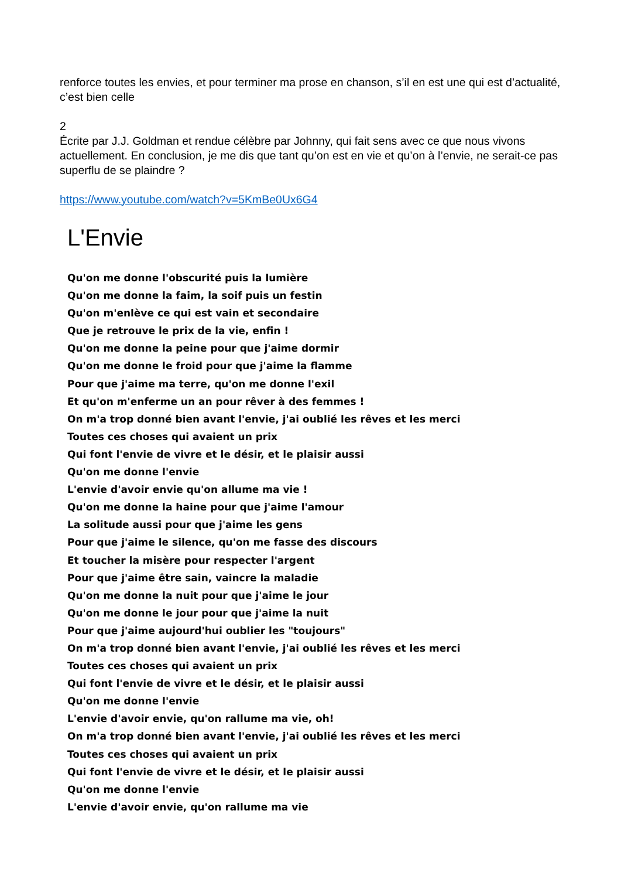renforce toutes les envies, et pour terminer ma prose en chanson, s’il en est une qui est d’actualité, c’est bien celle
2
Écrite par J.J. Goldman et rendue célèbre par Johnny, qui fait sens avec ce que nous vivons actuellement. En conclusion, je me dis que tant qu’on est en vie et qu’on à l’envie, ne serait-ce pas superflu de se plaindre ?
https://www.youtube.com/watch?v=5KmBe0Ux6G4
L'Envie
Qu'on me donne l'obscurité puis la lumière
Qu'on me donne la faim, la soif puis un festin
Qu'on m'enlève ce qui est vain et secondaire
Que je retrouve le prix de la vie, enfin !
Qu'on me donne la peine pour que j'aime dormir
Qu'on me donne le froid pour que j'aime la flamme
Pour que j'aime ma terre, qu'on me donne l'exil
Et qu'on m'enferme un an pour rêver à des femmes !
On m'a trop donné bien avant l'envie, j'ai oublié les rêves et les merci
Toutes ces choses qui avaient un prix
Qui font l'envie de vivre et le désir, et le plaisir aussi
Qu'on me donne l'envie
L'envie d'avoir envie qu'on allume ma vie !
Qu'on me donne la haine pour que j'aime l'amour
La solitude aussi pour que j'aime les gens
Pour que j'aime le silence, qu'on me fasse des discours
Et toucher la misère pour respecter l'argent
Pour que j'aime être sain, vaincre la maladie
Qu'on me donne la nuit pour que j'aime le jour
Qu'on me donne le jour pour que j'aime la nuit
Pour que j'aime aujourd'hui oublier les "toujours"
On m'a trop donné bien avant l'envie, j'ai oublié les rêves et les merci
Toutes ces choses qui avaient un prix
Qui font l'envie de vivre et le désir, et le plaisir aussi
Qu'on me donne l'envie
L'envie d'avoir envie, qu'on rallume ma vie, oh!
On m'a trop donné bien avant l'envie, j'ai oublié les rêves et les merci
Toutes ces choses qui avaient un prix
Qui font l'envie de vivre et le désir, et le plaisir aussi
Qu'on me donne l'envie
L'envie d'avoir envie, qu'on rallume ma vie